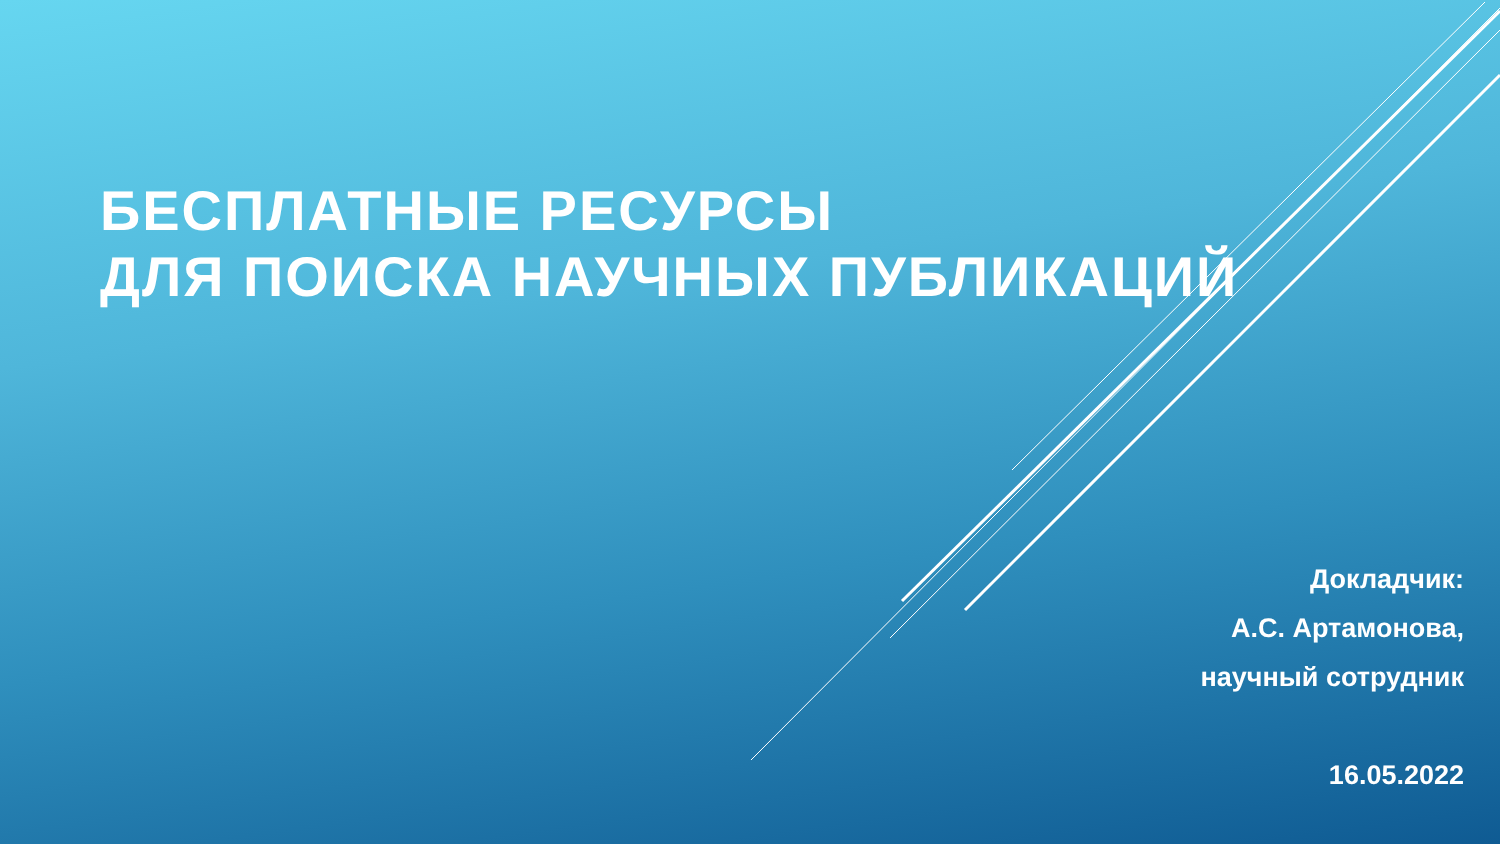БЕСПЛАТНЫЕ РЕСУРСЫ
ДЛЯ ПОИСКА НАУЧНЫХ ПУБЛИКАЦИЙ
Докладчик:
А.С. Артамонова,
научный сотрудник
16.05.2022